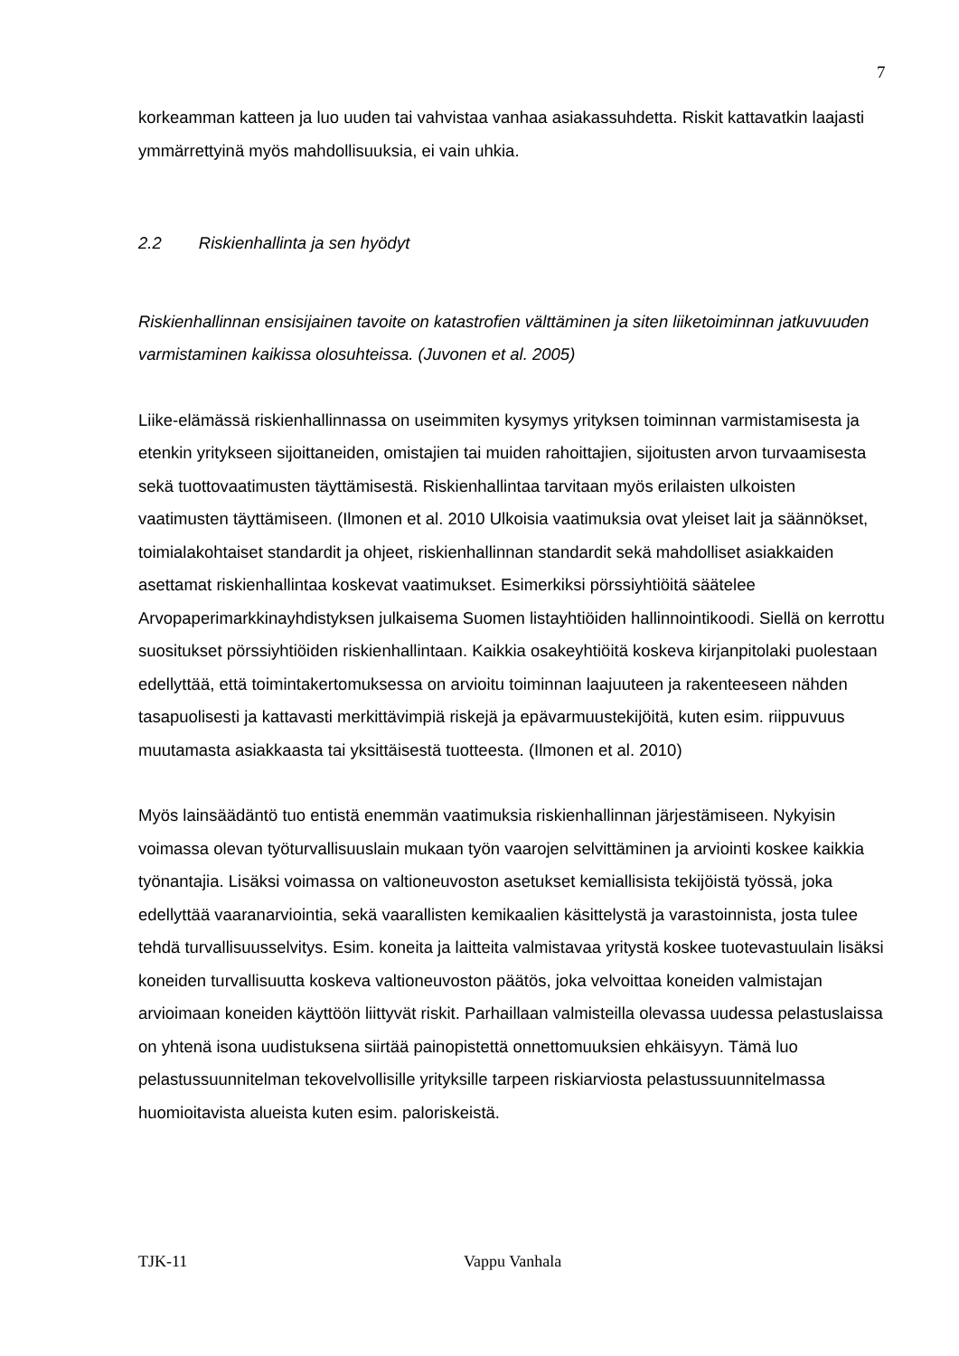7
korkeamman katteen ja luo uuden tai vahvistaa vanhaa asiakassuhdetta. Riskit kattavatkin laajasti ymmärrettyinä myös mahdollisuuksia, ei vain uhkia.
2.2 Riskienhallinta ja sen hyödyt
Riskienhallinnan ensisijainen tavoite on katastrofien välttäminen ja siten liiketoiminnan jatkuvuuden varmistaminen kaikissa olosuhteissa. (Juvonen et al. 2005)
Liike-elämässä riskienhallinnassa on useimmiten kysymys yrityksen toiminnan varmistamisesta ja etenkin yritykseen sijoittaneiden, omistajien tai muiden rahoittajien, sijoitusten arvon turvaamisesta sekä tuottovaatimusten täyttämisestä. Riskienhallintaa tarvitaan myös erilaisten ulkoisten vaatimusten täyttämiseen. (Ilmonen et al. 2010 Ulkoisia vaatimuksia ovat yleiset lait ja säännökset, toimialakohtaiset standardit ja ohjeet, riskienhallinnan standardit sekä mahdolliset asiakkaiden asettamat riskienhallintaa koskevat vaatimukset. Esimerkiksi pörssiyhtiöitä säätelee Arvopaperimarkkinayhdistyksen julkaisema Suomen listayhtiöiden hallinnointikoodi. Siellä on kerrottu suositukset pörssiyhtiöiden riskienhallintaan. Kaikkia osakeyhtiöitä koskeva kirjanpitolaki puolestaan edellyttää, että toimintakertomuksessa on arvioitu toiminnan laajuuteen ja rakenteeseen nähden tasapuolisesti ja kattavasti merkittävimpiä riskejä ja epävarmuustekijöitä, kuten esim. riippuvuus muutamasta asiakkaasta tai yksittäisestä tuotteesta. (Ilmonen et al. 2010)
Myös lainsäädäntö tuo entistä enemmän vaatimuksia riskienhallinnan järjestämiseen. Nykyisin voimassa olevan työturvallisuuslain mukaan työn vaarojen selvittäminen ja arviointi koskee kaikkia työnantajia. Lisäksi voimassa on valtioneuvoston asetukset kemiallisista tekijöistä työssä, joka edellyttää vaaranarviointia, sekä vaarallisten kemikaalien käsittelystä ja varastoinnista, josta tulee tehdä turvallisuusselvitys. Esim. koneita ja laitteita valmistavaa yritystä koskee tuotevastuulain lisäksi koneiden turvallisuutta koskeva valtioneuvoston päätös, joka velvoittaa koneiden valmistajan arvioimaan koneiden käyttöön liittyvät riskit. Parhaillaan valmisteilla olevassa uudessa pelastuslaissa on yhtenä isona uudistuksena siirtää painopistettä onnettomuuksien ehkäisyyn. Tämä luo pelastussuunnitelman tekovelvollisille yrityksille tarpeen riskiarviosta pelastussuunnitelmassa huomioitavista alueista kuten esim. paloriskeistä.
TJK-11 Vappu Vanhala